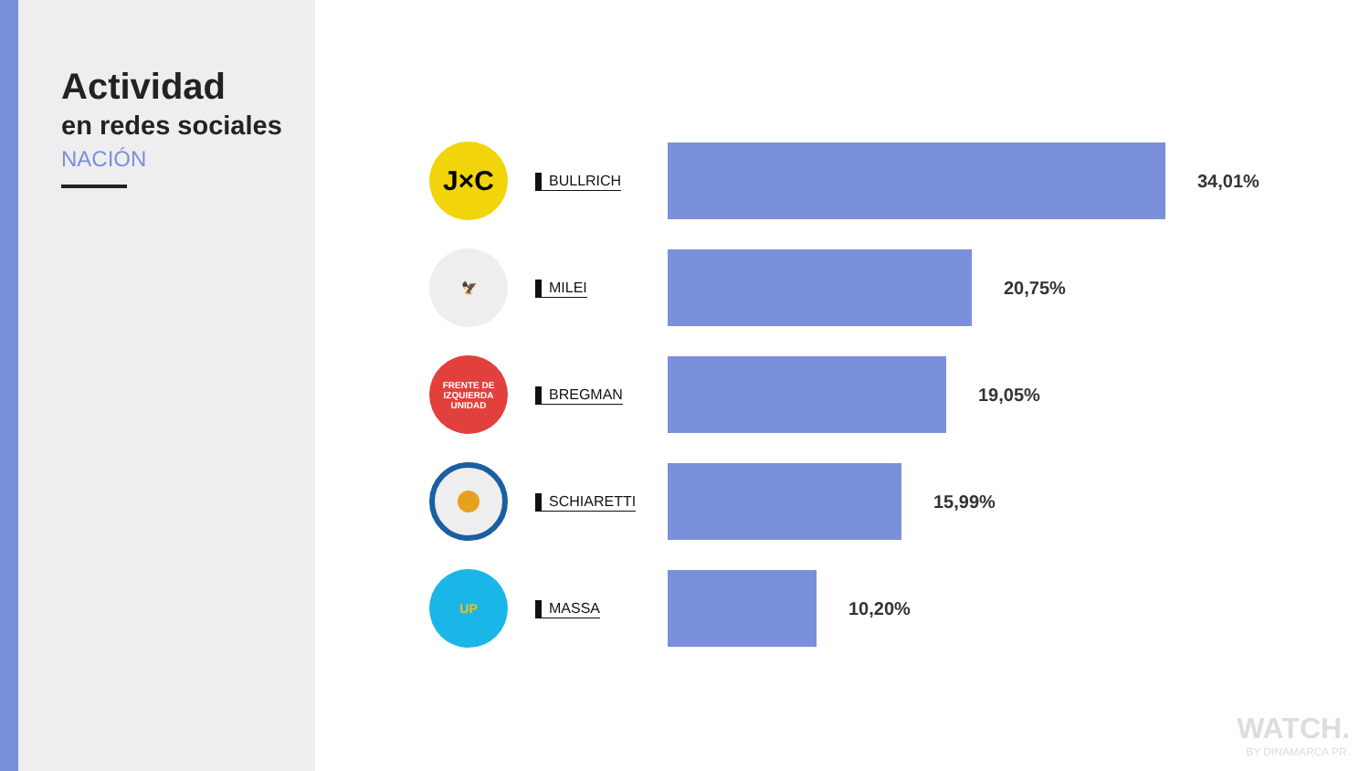Actividad
en redes sociales
NACIÓN
J×C
BULLRICH
34,01%
🦅
MILEI
20,75%
FRENTE DE IZQUIERDA
UNIDAD
BREGMAN
19,05%
SCHIARETTI
15,99%
UP
MASSA
10,20%
WATCH.
BY DINAMARCA PR.